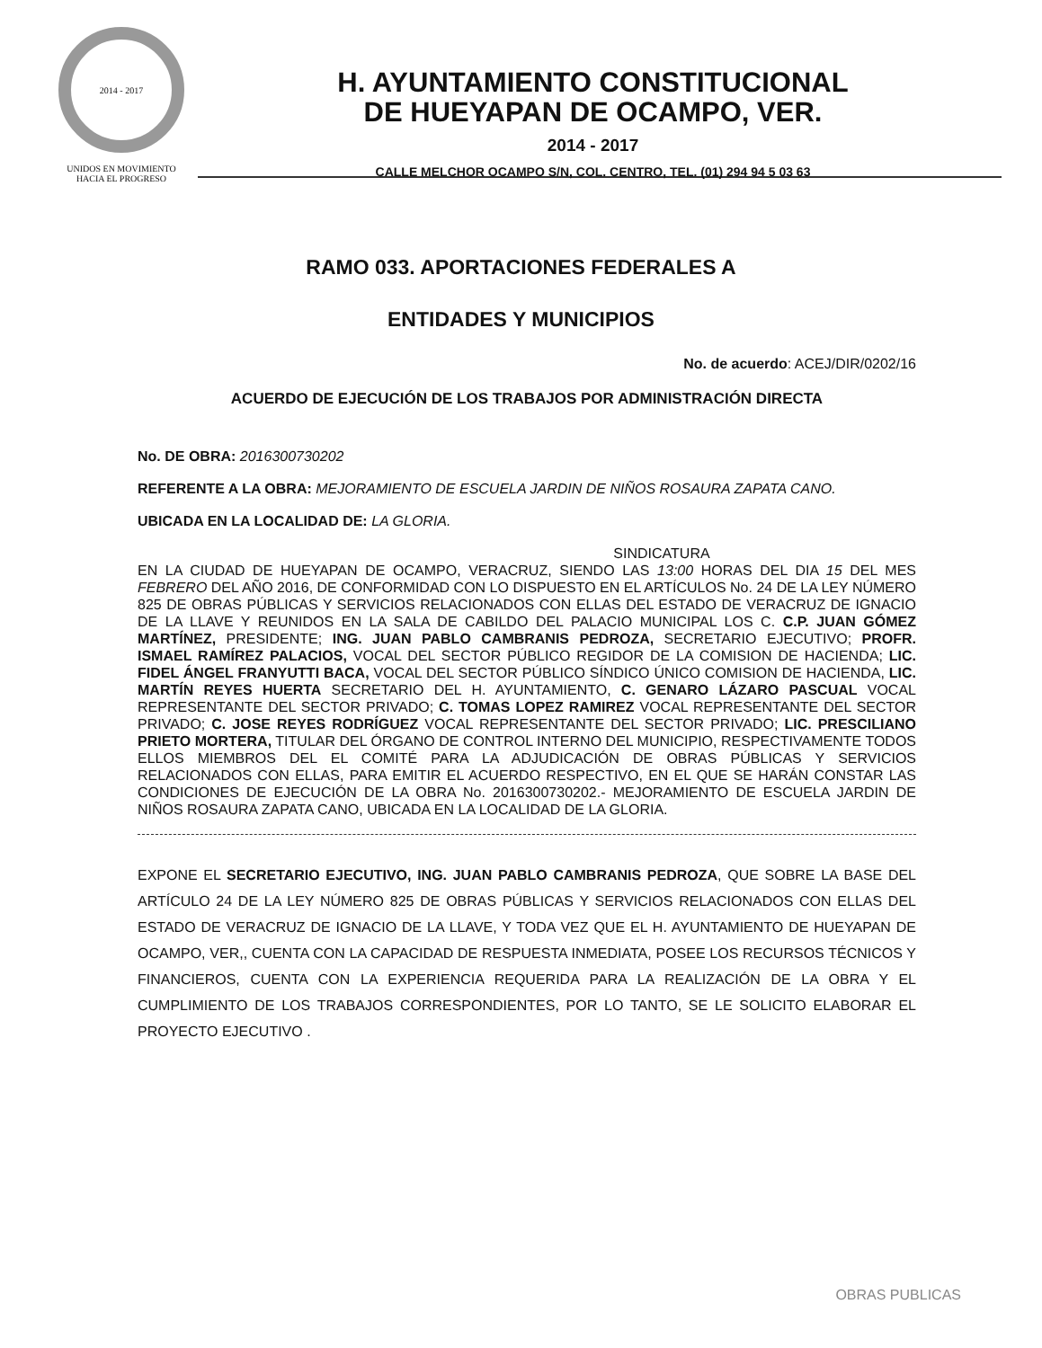2014 - 2017
UNIDOS EN MOVIMIENTO
HACIA EL PROGRESO
H. AYUNTAMIENTO CONSTITUCIONAL
DE HUEYAPAN DE OCAMPO, VER.
2014 - 2017
CALLE MELCHOR OCAMPO S/N, COL. CENTRO, TEL. (01) 294 94 5 03 63
RAMO 033. APORTACIONES FEDERALES A
ENTIDADES Y MUNICIPIOS
No. de acuerdo: ACEJ/DIR/0202/16
ACUERDO DE EJECUCIÓN DE LOS TRABAJOS POR ADMINISTRACIÓN DIRECTA
No. DE OBRA: 2016300730202
REFERENTE A LA OBRA: MEJORAMIENTO DE ESCUELA JARDIN DE NIÑOS ROSAURA ZAPATA CANO.
UBICADA EN LA LOCALIDAD DE: LA GLORIA.
SINDICATURA
EN LA CIUDAD DE HUEYAPAN DE OCAMPO, VERACRUZ, SIENDO LAS 13:00 HORAS DEL DIA 15 DEL MES FEBRERO DEL AÑO 2016, DE CONFORMIDAD CON LO DISPUESTO EN EL ARTÍCULOS No. 24 DE LA LEY NÚMERO 825 DE OBRAS PÚBLICAS Y SERVICIOS RELACIONADOS CON ELLAS DEL ESTADO DE VERACRUZ DE IGNACIO DE LA LLAVE Y REUNIDOS EN LA SALA DE CABILDO DEL PALACIO MUNICIPAL LOS C. C.P. JUAN GÓMEZ MARTÍNEZ, PRESIDENTE; ING. JUAN PABLO CAMBRANIS PEDROZA, SECRETARIO EJECUTIVO; PROFR. ISMAEL RAMÍREZ PALACIOS, VOCAL DEL SECTOR PÚBLICO REGIDOR DE LA COMISION DE HACIENDA; LIC. FIDEL ÁNGEL FRANYUTTI BACA, VOCAL DEL SECTOR PÚBLICO SÍNDICO ÚNICO COMISION DE HACIENDA, LIC. MARTÍN REYES HUERTA SECRETARIO DEL H. AYUNTAMIENTO, C. GENARO LÁZARO PASCUAL VOCAL REPRESENTANTE DEL SECTOR PRIVADO; C. TOMAS LOPEZ RAMIREZ VOCAL REPRESENTANTE DEL SECTOR PRIVADO; C. JOSE REYES RODRÍGUEZ VOCAL REPRESENTANTE DEL SECTOR PRIVADO; LIC. PRESCILIANO PRIETO MORTERA, TITULAR DEL ÓRGANO DE CONTROL INTERNO DEL MUNICIPIO, RESPECTIVAMENTE TODOS ELLOS MIEMBROS DEL EL COMITÉ PARA LA ADJUDICACIÓN DE OBRAS PÚBLICAS Y SERVICIOS RELACIONADOS CON ELLAS, PARA EMITIR EL ACUERDO RESPECTIVO, EN EL QUE SE HARÁN CONSTAR LAS CONDICIONES DE EJECUCIÓN DE LA OBRA No. 2016300730202.- MEJORAMIENTO DE ESCUELA JARDIN DE NIÑOS ROSAURA ZAPATA CANO, UBICADA EN LA LOCALIDAD DE LA GLORIA.
EXPONE EL SECRETARIO EJECUTIVO, ING. JUAN PABLO CAMBRANIS PEDROZA, QUE SOBRE LA BASE DEL ARTÍCULO 24 DE LA LEY NÚMERO 825 DE OBRAS PÚBLICAS Y SERVICIOS RELACIONADOS CON ELLAS DEL ESTADO DE VERACRUZ DE IGNACIO DE LA LLAVE, Y TODA VEZ QUE EL H. AYUNTAMIENTO DE HUEYAPAN DE OCAMPO, VER,, CUENTA CON LA CAPACIDAD DE RESPUESTA INMEDIATA, POSEE LOS RECURSOS TÉCNICOS Y FINANCIEROS, CUENTA CON LA EXPERIENCIA REQUERIDA PARA LA REALIZACIÓN DE LA OBRA Y EL CUMPLIMIENTO DE LOS TRABAJOS CORRESPONDIENTES, POR LO TANTO, SE LE SOLICITO ELABORAR EL PROYECTO EJECUTIVO .
OBRAS PUBLICAS